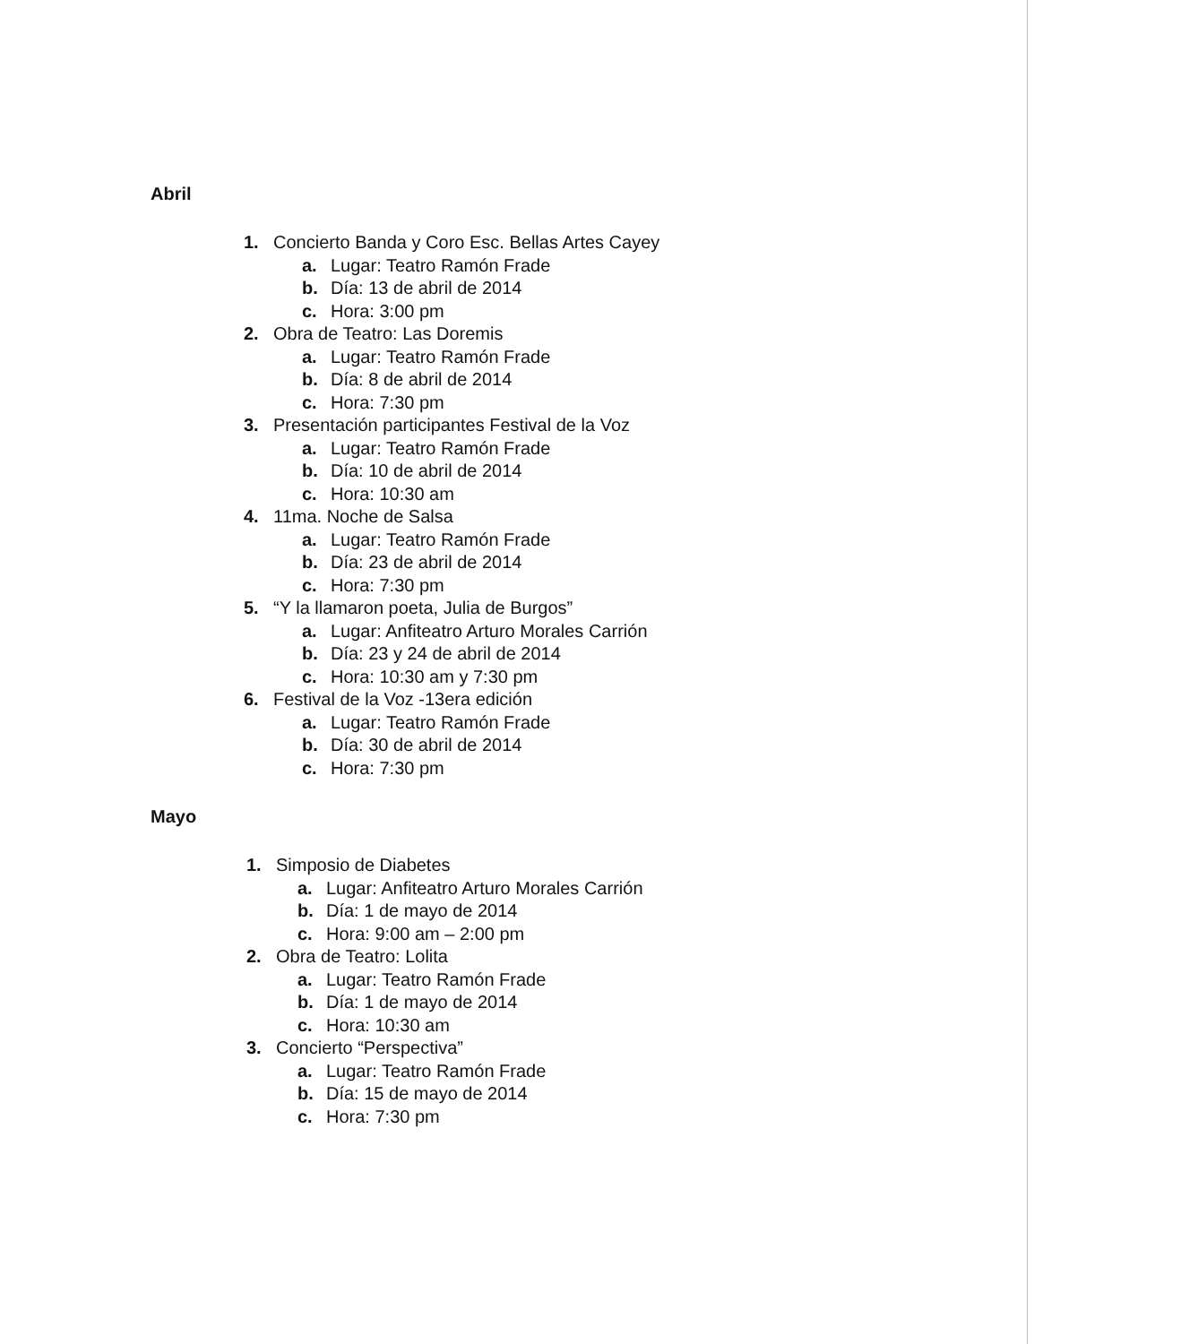Abril
1. Concierto Banda y Coro Esc. Bellas Artes Cayey
a. Lugar: Teatro Ramón Frade
b. Día: 13 de abril de 2014
c. Hora: 3:00 pm
2. Obra de Teatro: Las Doremis
a. Lugar: Teatro Ramón Frade
b. Día: 8 de abril de 2014
c. Hora: 7:30 pm
3. Presentación participantes Festival de la Voz
a. Lugar: Teatro Ramón Frade
b. Día: 10 de abril de 2014
c. Hora: 10:30 am
4. 11ma. Noche de Salsa
a. Lugar: Teatro Ramón Frade
b. Día: 23 de abril de 2014
c. Hora: 7:30 pm
5. “Y la llamaron poeta, Julia de Burgos”
a. Lugar: Anfiteatro Arturo Morales Carrión
b. Día: 23 y 24 de abril de 2014
c. Hora: 10:30 am y 7:30 pm
6. Festival de la Voz -13era edición
a. Lugar: Teatro Ramón Frade
b. Día: 30 de abril de 2014
c. Hora: 7:30 pm
Mayo
1. Simposio de Diabetes
a. Lugar: Anfiteatro Arturo Morales Carrión
b. Día: 1 de mayo de 2014
c. Hora: 9:00 am – 2:00 pm
2. Obra de Teatro: Lolita
a. Lugar: Teatro Ramón Frade
b. Día: 1 de mayo de 2014
c. Hora: 10:30 am
3. Concierto “Perspectiva”
a. Lugar: Teatro Ramón Frade
b. Día: 15 de mayo de 2014
c. Hora: 7:30 pm